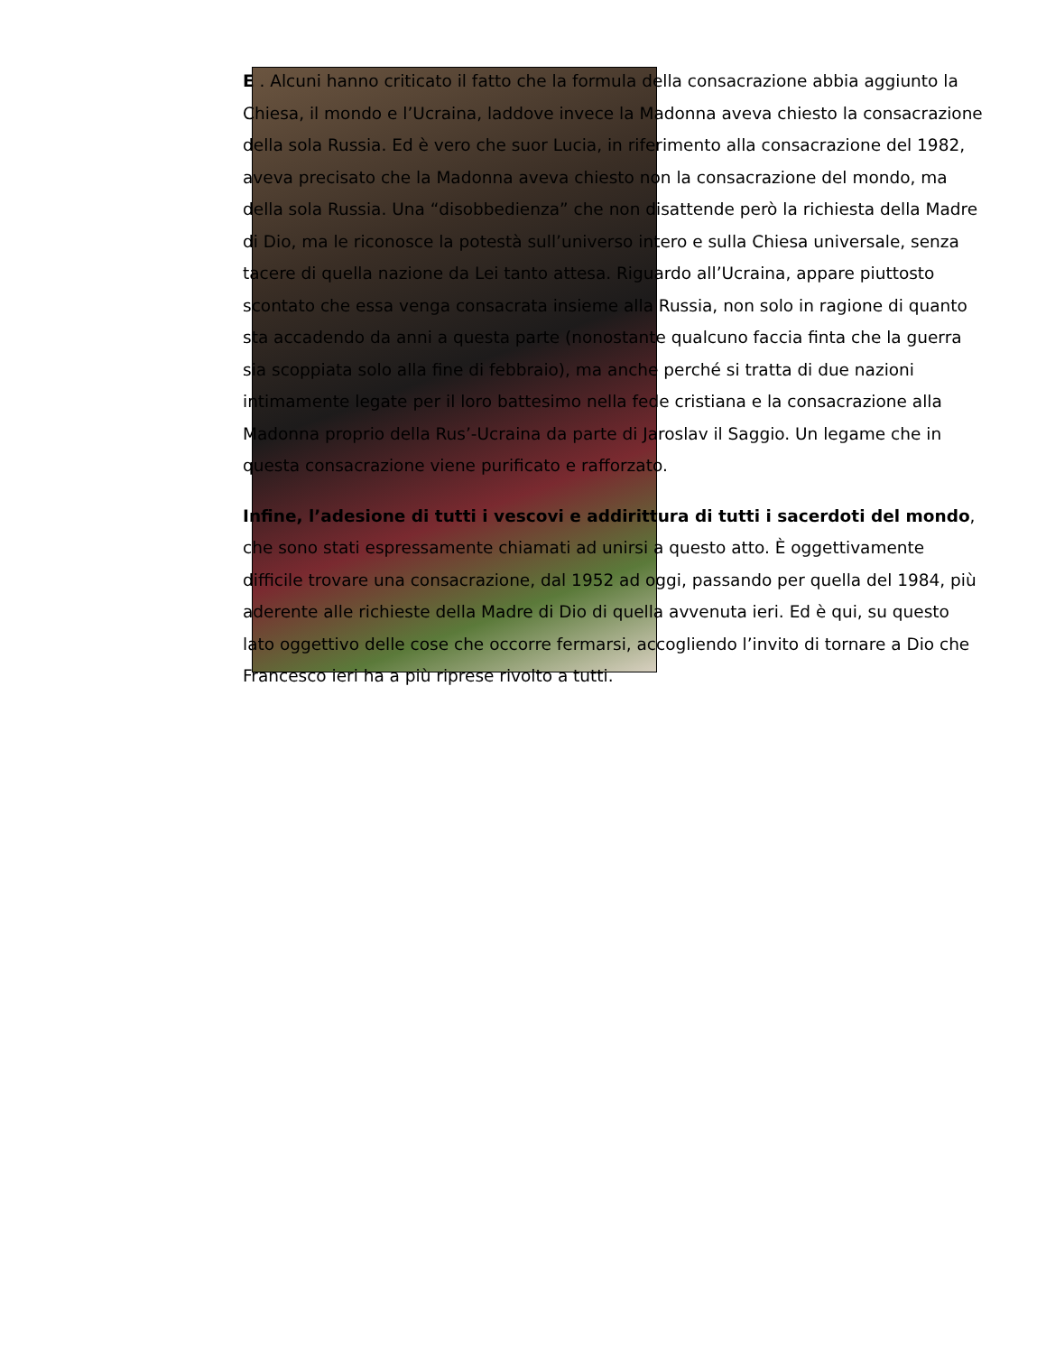E . Alcuni hanno criticato il fatto che la formula della consacrazione abbia aggiunto la Chiesa, il mondo e l’Ucraina, laddove invece la Madonna aveva chiesto la consacrazione della sola Russia. Ed è vero che suor Lucia, in riferimento alla consacrazione del 1982, aveva precisato che la Madonna aveva chiesto non la consacrazione del mondo, ma della sola Russia. Una “disobbedienza” che non disattende però la richiesta della Madre di Dio, ma le riconosce la potestà sull’universo intero e sulla Chiesa universale, senza tacere di quella nazione da Lei tanto attesa. Riguardo all’Ucraina, appare piuttosto scontato che essa venga consacrata insieme alla Russia, non solo in ragione di quanto sta accadendo da anni a questa parte (nonostante qualcuno faccia finta che la guerra sia scoppiata solo alla fine di febbraio), ma anche perché si tratta di due nazioni intimamente legate per il loro battesimo nella fede cristiana e la consacrazione alla Madonna proprio della Rus’-Ucraina da parte di Jaroslav il Saggio. Un legame che in questa consacrazione viene purificato e rafforzato.
Infine, l’adesione di tutti i vescovi e addirittura di tutti i sacerdoti del mondo, che sono stati espressamente chiamati ad unirsi a questo atto. È oggettivamente difficile trovare una consacrazione, dal 1952 ad oggi, passando per quella del 1984, più aderente alle richieste della Madre di Dio di quella avvenuta ieri. Ed è qui, su questo lato oggettivo delle cose che occorre fermarsi, accogliendo l’invito di tornare a Dio che Francesco ieri ha a più riprese rivolto a tutti.